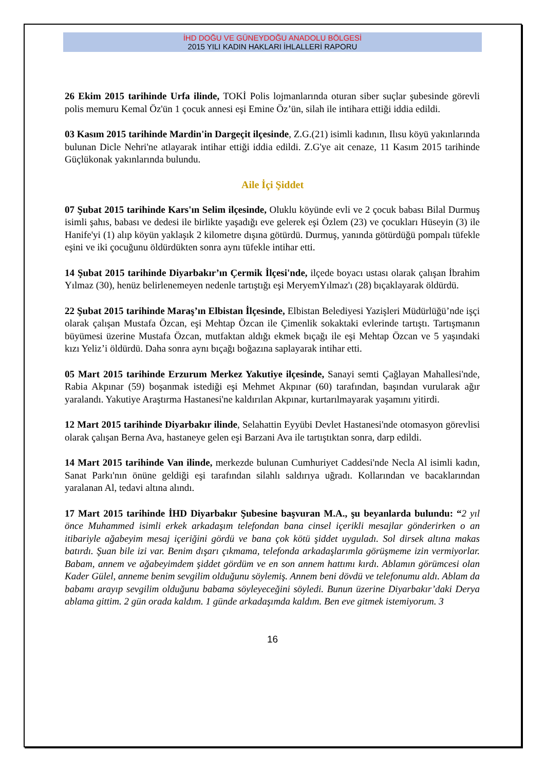İHD DOĞU VE GÜNEYDOĞU ANADOLU BÖLGESİ
2015 YILI KADIN HAKLARI İHLALLERİ RAPORU
26 Ekim 2015 tarihinde Urfa ilinde, TOKİ Polis lojmanlarında oturan siber suçlar şubesinde görevli polis memuru Kemal Öz'ün 1 çocuk annesi eşi Emine Öz’ün, silah ile intihara ettiği iddia edildi.
03 Kasım 2015 tarihinde Mardin'in Dargeçit ilçesinde, Z.G.(21) isimli kadının, Ilısu köyü yakınlarında bulunan Dicle Nehri'ne atlayarak intihar ettiği iddia edildi. Z.G'ye ait cenaze, 11 Kasım 2015 tarihinde Güçlükonak yakınlarında bulundu.
Aile İçi Şiddet
07 Şubat 2015 tarihinde Kars'ın Selim ilçesinde, Oluklu köyünde evli ve 2 çocuk babası Bilal Durmuş isimli şahıs, babası ve dedesi ile birlikte yaşadığı eve gelerek eşi Özlem (23) ve çocukları Hüseyin (3) ile Hanife'yi (1) alıp köyün yaklaşık 2 kilometre dışına götürdü. Durmuş, yanında götürdüğü pompalı tüfekle eşini ve iki çocuğunu öldürdükten sonra aynı tüfekle intihar etti.
14 Şubat 2015 tarihinde Diyarbakır’ın Çermik İlçesi'nde, ilçede boyacı ustası olarak çalışan İbrahim Yılmaz (30), henüz belirlenemeyen nedenle tartıştığı eşi MeryemYılmaz'ı (28) bıçaklayarak öldürdü.
22 Şubat 2015 tarihinde Maraş’ın Elbistan İlçesinde, Elbistan Belediyesi Yazişleri Müdürlüğü’nde işçi olarak çalışan Mustafa Özcan, eşi Mehtap Özcan ile Çimenlik sokaktaki evlerinde tartıştı. Tartışmanın büyümesi üzerine Mustafa Özcan, mutfaktan aldığı ekmek bıçağı ile eşi Mehtap Özcan ve 5 yaşındaki kızı Yeliz’i öldürdü. Daha sonra aynı bıçağı boğazına saplayarak intihar etti.
05 Mart 2015 tarihinde Erzurum Merkez Yakutiye ilçesinde, Sanayi semti Çağlayan Mahallesi'nde, Rabia Akpınar (59) boşanmak istediği eşi Mehmet Akpınar (60) tarafından, başından vurularak ağır yaralandı. Yakutiye Araştırma Hastanesi'ne kaldırılan Akpınar, kurtarılmayarak yaşamını yitirdi.
12 Mart 2015 tarihinde Diyarbakır ilinde, Selahattin Eyyübi Devlet Hastanesi'nde otomasyon görevlisi olarak çalışan Berna Ava, hastaneye gelen eşi Barzani Ava ile tartıştıktan sonra, darp edildi.
14 Mart 2015 tarihinde Van ilinde, merkezde bulunan Cumhuriyet Caddesi'nde Necla Al isimli kadın, Sanat Parkı'nın önüne geldiği eşi tarafından silahlı saldırıya uğradı. Kollarından ve bacaklarından yaralanan Al, tedavi altına alındı.
17 Mart 2015 tarihinde İHD Diyarbakır Şubesine başvuran M.A., şu beyanlarda bulundu: “2 yıl önce Muhammed isimli erkek arkadaşım telefondan bana cinsel içerikli mesajlar gönderirken o an itibariyle ağabeyim mesaj içeriğini gördü ve bana çok kötü şiddet uyguladı. Sol dirsek altına makas batırdı. Şuan bile izi var. Benim dışarı çıkmama, telefonda arkadaşlarımla görüşmeme izin vermiyorlar. Babam, annem ve ağabeyimdem şiddet gördüm ve en son annem hattımı kırdı. Ablamın görümcesi olan Kader Gülel, anneme benim sevgilim olduğunu söylemiş. Annem beni dövdü ve telefonumu aldı. Ablam da babamı arayıp sevgilim olduğunu babama söyleyeceğini söyledi. Bunun üzerine Diyarbakır’daki Derya ablama gittim. 2 gün orada kaldım. 1 günde arkadaşımda kaldım. Ben eve gitmek istemiyorum. 3
16